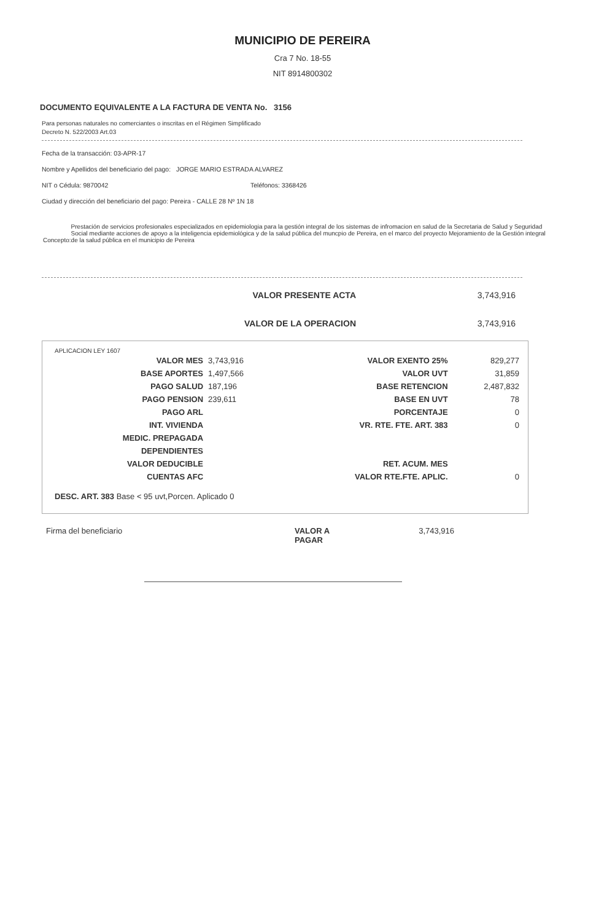MUNICIPIO DE PEREIRA
Cra 7 No. 18-55
NIT 8914800302
DOCUMENTO EQUIVALENTE A LA FACTURA DE VENTA No. 3156
Para personas naturales no comerciantes o inscritas en el Régimen Simplificado
Decreto N. 522/2003 Art.03
Fecha de la transacción: 03-APR-17
Nombre y Apellidos del beneficiario del pago: JORGE MARIO ESTRADA ALVAREZ
NIT o Cédula: 9870042 Teléfonos: 3368426
Ciudad y dirección del beneficiario del pago: Pereira - CALLE 28 Nº 1N 18
Concepto: Prestación de servicios profesionales especializados en epidemiologia para la gestión integral de los sistemas de infromacion en salud de la Secretaria de Salud y Seguridad Social mediante acciones de apoyo a la inteligencia epidemiológica y de la salud pública del muncpio de Pereira, en el marco del proyecto Mejoramiento de la Gestión integral de la salud pública en el municipio de Pereira
VALOR PRESENTE ACTA 3,743,916
VALOR DE LA OPERACION 3,743,916
APLICACION LEY 1607
| VALOR MES | 3,743,916 | VALOR EXENTO 25% | 829,277 |
| BASE APORTES | 1,497,566 | VALOR UVT | 31,859 |
| PAGO SALUD | 187,196 | BASE RETENCION | 2,487,832 |
| PAGO PENSION | 239,611 | BASE EN UVT | 78 |
| PAGO ARL | | PORCENTAJE | 0 |
| INT. VIVIENDA | | VR. RTE. FTE. ART. 383 | 0 |
| MEDIC. PREPAGADA | | | |
| DEPENDIENTES | | | |
| VALOR DEDUCIBLE | | RET. ACUM. MES | |
| CUENTAS AFC | | VALOR RTE.FTE. APLIC. | 0 |
DESC. ART. 383 Base < 95 uvt,Porcen. Aplicado 0
Firma del beneficiario VALOR A PAGAR 3,743,916